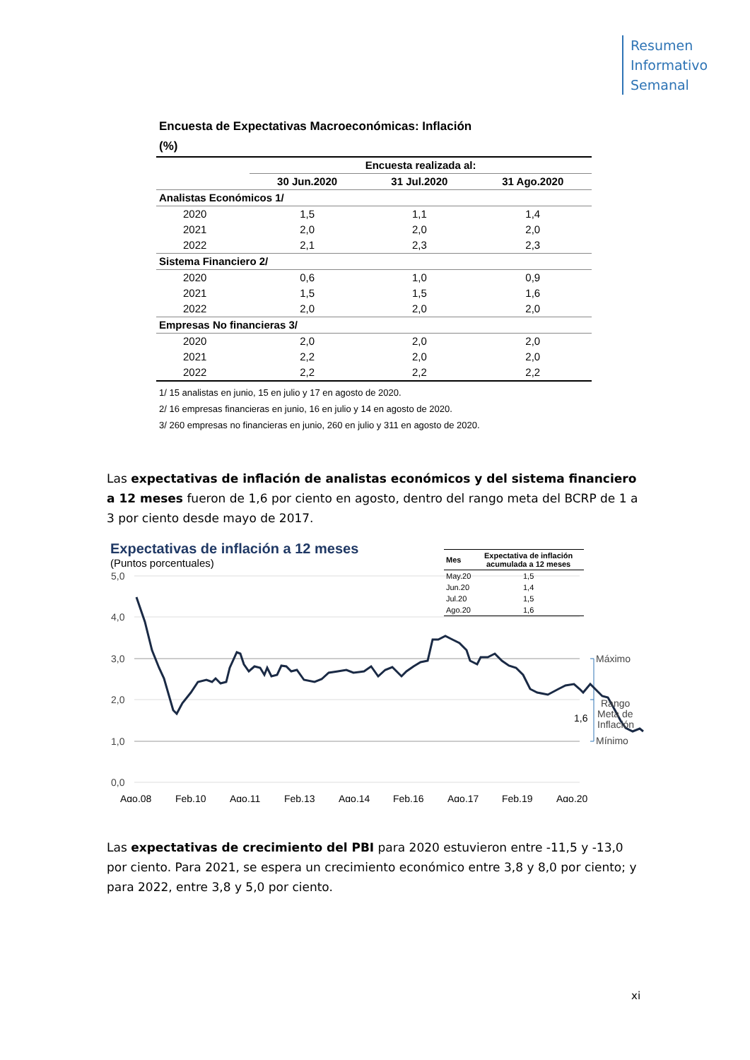Resumen
Informativo
Semanal
Encuesta de Expectativas Macroeconómicas: Inflación
(%)
| | Encuesta realizada al: | | |
| | 30 Jun.2020 | 31 Jul.2020 | 31 Ago.2020 |
| Analistas Económicos 1/ | | | |
| 2020 | 1,5 | 1,1 | 1,4 |
| 2021 | 2,0 | 2,0 | 2,0 |
| 2022 | 2,1 | 2,3 | 2,3 |
| Sistema Financiero 2/ | | | |
| 2020 | 0,6 | 1,0 | 0,9 |
| 2021 | 1,5 | 1,5 | 1,6 |
| 2022 | 2,0 | 2,0 | 2,0 |
| Empresas No financieras 3/ | | | |
| 2020 | 2,0 | 2,0 | 2,0 |
| 2021 | 2,2 | 2,0 | 2,0 |
| 2022 | 2,2 | 2,2 | 2,2 |
1/ 15 analistas en junio, 15 en julio y 17 en agosto de 2020.
2/ 16 empresas financieras en junio, 16 en julio y 14 en agosto de 2020.
3/ 260 empresas no financieras en junio, 260 en julio y 311 en agosto de 2020.
Las expectativas de inflación de analistas económicos y del sistema financiero a 12 meses fueron de 1,6 por ciento en agosto, dentro del rango meta del BCRP de 1 a 3 por ciento desde mayo de 2017.
Expectativas de inflación a 12 meses
(Puntos porcentuales)
| Mes | Expectativa de inflación acumulada a 12 meses |
| --- | --- |
| May.20 | 1,5 |
| Jun.20 | 1,4 |
| Jul.20 | 1,5 |
| Ago.20 | 1,6 |
5,0
4,0
3,0
2,0
1,0
0,0
1,6
Máximo
Rango
Meta de
Inflación
Mínimo
Ago.08
Feb.10
Ago.11
Feb.13
Ago.14
Feb.16
Ago.17
Feb.19
Ago.20
Las expectativas de crecimiento del PBI para 2020 estuvieron entre -11,5 y -13,0 por ciento. Para 2021, se espera un crecimiento económico entre 3,8 y 8,0 por ciento; y para 2022, entre 3,8 y 5,0 por ciento.
xi